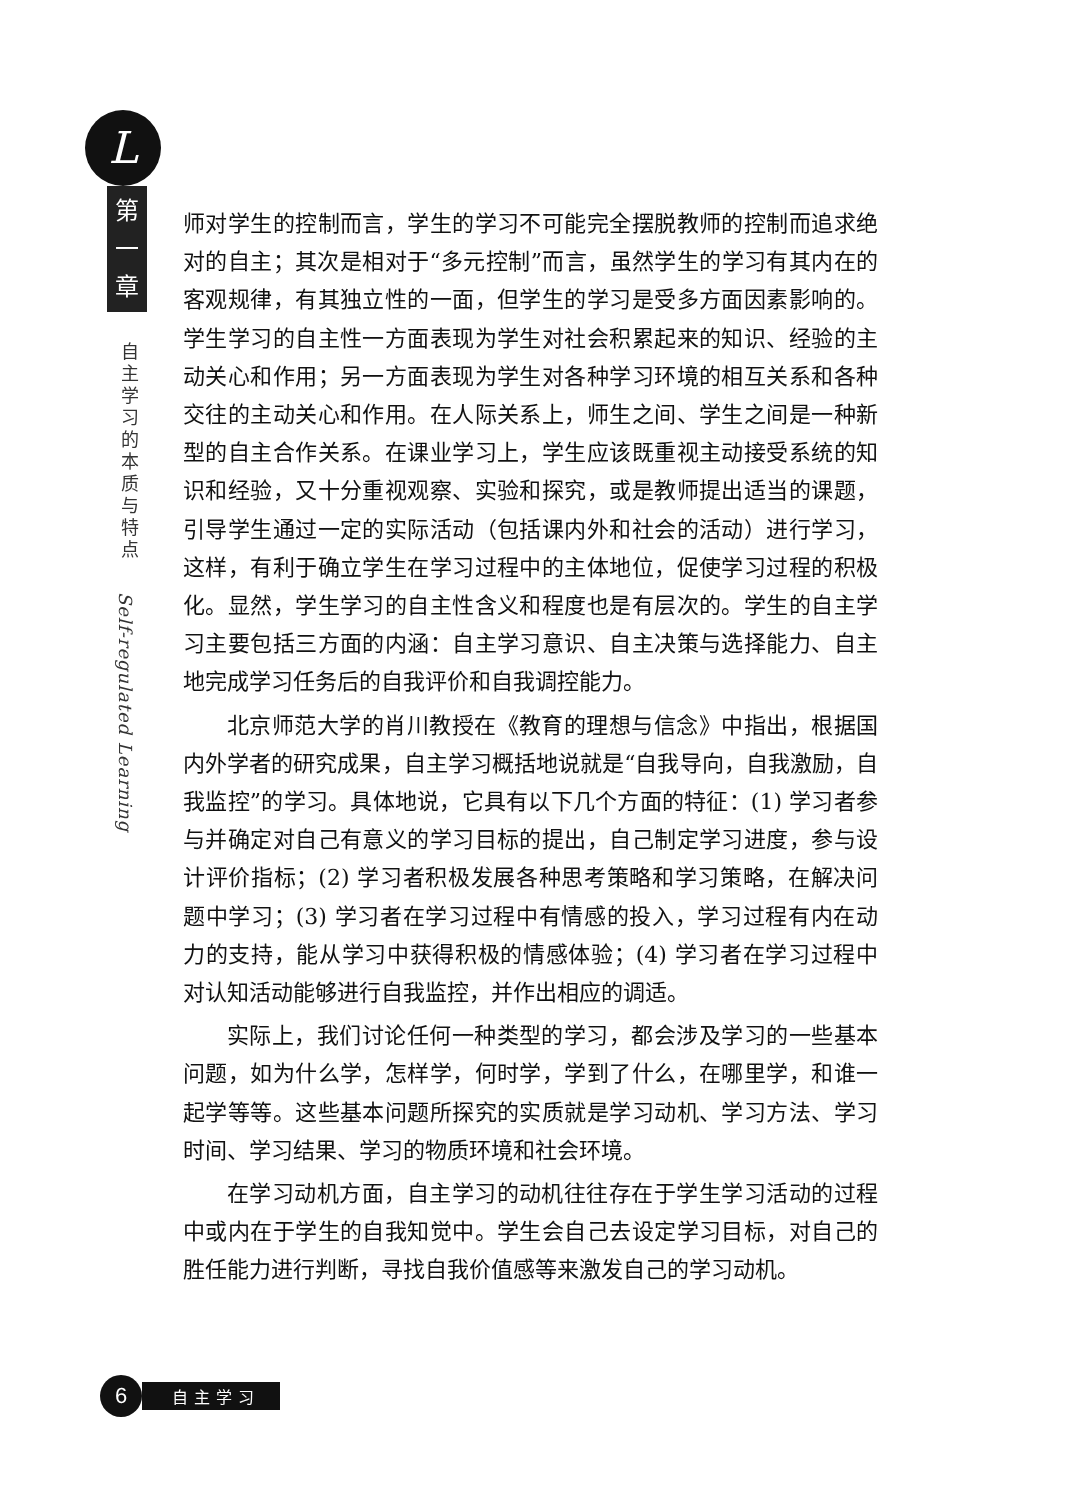L
第
一
章
自主学习的本质与特点
Self-regulated Learning
师对学生的控制而言，学生的学习不可能完全摆脱教师的控制而追求绝对的自主；其次是相对于“多元控制”而言，虽然学生的学习有其内在的客观规律，有其独立性的一面，但学生的学习是受多方面因素影响的。学生学习的自主性一方面表现为学生对社会积累起来的知识、经验的主动关心和作用；另一方面表现为学生对各种学习环境的相互关系和各种交往的主动关心和作用。在人际关系上，师生之间、学生之间是一种新型的自主合作关系。在课业学习上，学生应该既重视主动接受系统的知识和经验，又十分重视观察、实验和探究，或是教师提出适当的课题，引导学生通过一定的实际活动（包括课内外和社会的活动）进行学习，这样，有利于确立学生在学习过程中的主体地位，促使学习过程的积极化。显然，学生学习的自主性含义和程度也是有层次的。学生的自主学习主要包括三方面的内涵：自主学习意识、自主决策与选择能力、自主地完成学习任务后的自我评价和自我调控能力。
北京师范大学的肖川教授在《教育的理想与信念》中指出，根据国内外学者的研究成果，自主学习概括地说就是“自我导向，自我激励，自我监控”的学习。具体地说，它具有以下几个方面的特征：(1) 学习者参与并确定对自己有意义的学习目标的提出，自己制定学习进度，参与设计评价指标；(2) 学习者积极发展各种思考策略和学习策略，在解决问题中学习；(3) 学习者在学习过程中有情感的投入，学习过程有内在动力的支持，能从学习中获得积极的情感体验；(4) 学习者在学习过程中对认知活动能够进行自我监控，并作出相应的调适。
实际上，我们讨论任何一种类型的学习，都会涉及学习的一些基本问题，如为什么学，怎样学，何时学，学到了什么，在哪里学，和谁一起学等等。这些基本问题所探究的实质就是学习动机、学习方法、学习时间、学习结果、学习的物质环境和社会环境。
在学习动机方面，自主学习的动机往往存在于学生学习活动的过程中或内在于学生的自我知觉中。学生会自己去设定学习目标，对自己的胜任能力进行判断，寻找自我价值感等来激发自己的学习动机。
6
自主学习